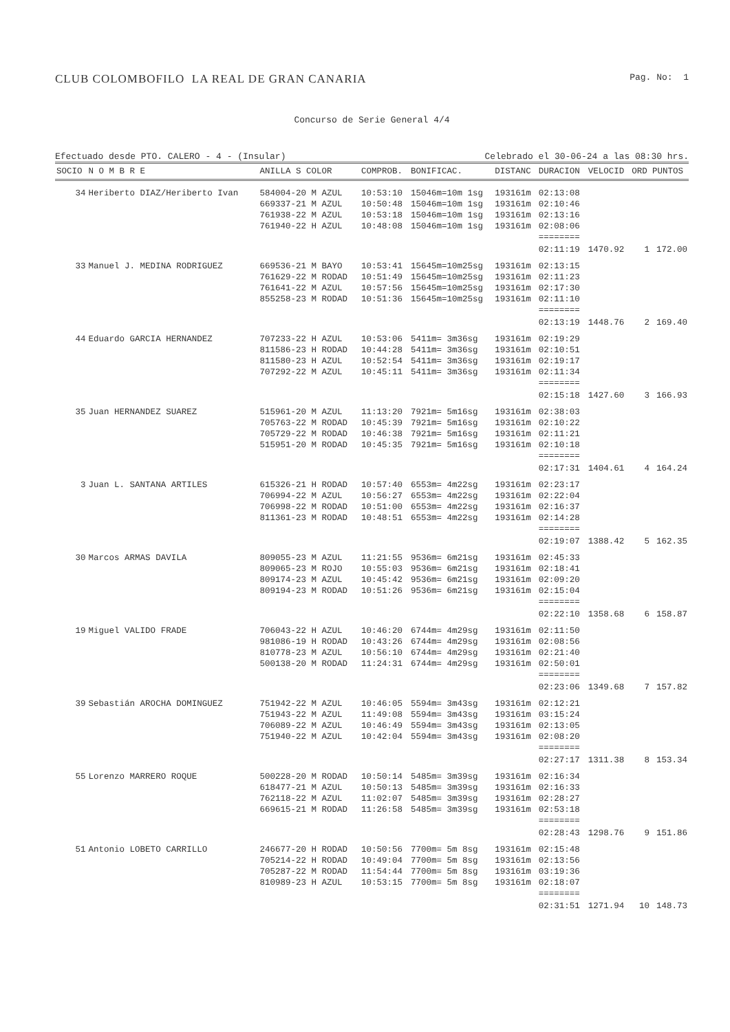CLUB COLOMBOFILO LA REAL DE GRAN CANARIA Pag. No: 1
Concurso de Serie General 4/4
Efectuado desde PTO. CALERO - 4 - (Insular) Celebrado el 30-06-24 a las 08:30 hrs.
| SOCIO | N O M B R E | ANILLA S COLOR | COMPROB. | BONIFICAC. | DISTANC | DURACION | VELOCID | ORD | PUNTOS |
| --- | --- | --- | --- | --- | --- | --- | --- | --- | --- |
| 34 | Heriberto DIAZ/Heriberto Ivan | 584004-20 M AZUL | 10:53:10 | 15046m=10m 1sg | 193161m | 02:13:08 | | | |
| | | 669337-21 M AZUL | 10:50:48 | 15046m=10m 1sg | 193161m | 02:10:46 | | | |
| | | 761938-22 M AZUL | 10:53:18 | 15046m=10m 1sg | 193161m | 02:13:16 | | | |
| | | 761940-22 H AZUL | 10:48:08 | 15046m=10m 1sg | 193161m | 02:08:06 ======== | | | |
| | | | | | | 02:11:19 | 1470.92 | 1 | 172.00 |
| 33 | Manuel J. MEDINA RODRIGUEZ | 669536-21 M BAYO | 10:53:41 | 15645m=10m25sg | 193161m | 02:13:15 | | | |
| | | 761629-22 M RODAD | 10:51:49 | 15645m=10m25sg | 193161m | 02:11:23 | | | |
| | | 761641-22 M AZUL | 10:57:56 | 15645m=10m25sg | 193161m | 02:17:30 | | | |
| | | 855258-23 M RODAD | 10:51:36 | 15645m=10m25sg | 193161m | 02:11:10 ======== | | | |
| | | | | | | 02:13:19 | 1448.76 | 2 | 169.40 |
| 44 | Eduardo GARCIA HERNANDEZ | 707233-22 H AZUL | 10:53:06 | 5411m= 3m36sg | 193161m | 02:19:29 | | | |
| | | 811586-23 H RODAD | 10:44:28 | 5411m= 3m36sg | 193161m | 02:10:51 | | | |
| | | 811580-23 H AZUL | 10:52:54 | 5411m= 3m36sg | 193161m | 02:19:17 | | | |
| | | 707292-22 M AZUL | 10:45:11 | 5411m= 3m36sg | 193161m | 02:11:34 ======== | | | |
| | | | | | | 02:15:18 | 1427.60 | 3 | 166.93 |
| 35 | Juan HERNANDEZ SUAREZ | 515961-20 M AZUL | 11:13:20 | 7921m= 5m16sg | 193161m | 02:38:03 | | | |
| | | 705763-22 M RODAD | 10:45:39 | 7921m= 5m16sg | 193161m | 02:10:22 | | | |
| | | 705729-22 M RODAD | 10:46:38 | 7921m= 5m16sg | 193161m | 02:11:21 | | | |
| | | 515951-20 M RODAD | 10:45:35 | 7921m= 5m16sg | 193161m | 02:10:18 ======== | | | |
| | | | | | | 02:17:31 | 1404.61 | 4 | 164.24 |
| 3 | Juan L. SANTANA ARTILES | 615326-21 H RODAD | 10:57:40 | 6553m= 4m22sg | 193161m | 02:23:17 | | | |
| | | 706994-22 M AZUL | 10:56:27 | 6553m= 4m22sg | 193161m | 02:22:04 | | | |
| | | 706998-22 M RODAD | 10:51:00 | 6553m= 4m22sg | 193161m | 02:16:37 | | | |
| | | 811361-23 M RODAD | 10:48:51 | 6553m= 4m22sg | 193161m | 02:14:28 ======== | | | |
| | | | | | | 02:19:07 | 1388.42 | 5 | 162.35 |
| 30 | Marcos ARMAS DAVILA | 809055-23 M AZUL | 11:21:55 | 9536m= 6m21sg | 193161m | 02:45:33 | | | |
| | | 809065-23 M ROJO | 10:55:03 | 9536m= 6m21sg | 193161m | 02:18:41 | | | |
| | | 809174-23 M AZUL | 10:45:42 | 9536m= 6m21sg | 193161m | 02:09:20 | | | |
| | | 809194-23 M RODAD | 10:51:26 | 9536m= 6m21sg | 193161m | 02:15:04 ======== | | | |
| | | | | | | 02:22:10 | 1358.68 | 6 | 158.87 |
| 19 | Miguel VALIDO FRADE | 706043-22 H AZUL | 10:46:20 | 6744m= 4m29sg | 193161m | 02:11:50 | | | |
| | | 981086-19 H RODAD | 10:43:26 | 6744m= 4m29sg | 193161m | 02:08:56 | | | |
| | | 810778-23 M AZUL | 10:56:10 | 6744m= 4m29sg | 193161m | 02:21:40 | | | |
| | | 500138-20 M RODAD | 11:24:31 | 6744m= 4m29sg | 193161m | 02:50:01 ======== | | | |
| | | | | | | 02:23:06 | 1349.68 | 7 | 157.82 |
| 39 | Sebastián AROCHA DOMINGUEZ | 751942-22 M AZUL | 10:46:05 | 5594m= 3m43sg | 193161m | 02:12:21 | | | |
| | | 751943-22 M AZUL | 11:49:08 | 5594m= 3m43sg | 193161m | 03:15:24 | | | |
| | | 706089-22 M AZUL | 10:46:49 | 5594m= 3m43sg | 193161m | 02:13:05 | | | |
| | | 751940-22 M AZUL | 10:42:04 | 5594m= 3m43sg | 193161m | 02:08:20 ======== | | | |
| | | | | | | 02:27:17 | 1311.38 | 8 | 153.34 |
| 55 | Lorenzo MARRERO ROQUE | 500228-20 M RODAD | 10:50:14 | 5485m= 3m39sg | 193161m | 02:16:34 | | | |
| | | 618477-21 M AZUL | 10:50:13 | 5485m= 3m39sg | 193161m | 02:16:33 | | | |
| | | 762118-22 M AZUL | 11:02:07 | 5485m= 3m39sg | 193161m | 02:28:27 | | | |
| | | 669615-21 M RODAD | 11:26:58 | 5485m= 3m39sg | 193161m | 02:53:18 ======== | | | |
| | | | | | | 02:28:43 | 1298.76 | 9 | 151.86 |
| 51 | Antonio LOBETO CARRILLO | 246677-20 H RODAD | 10:50:56 | 7700m= 5m 8sg | 193161m | 02:15:48 | | | |
| | | 705214-22 H RODAD | 10:49:04 | 7700m= 5m 8sg | 193161m | 02:13:56 | | | |
| | | 705287-22 M RODAD | 11:54:44 | 7700m= 5m 8sg | 193161m | 03:19:36 | | | |
| | | 810989-23 H AZUL | 10:53:15 | 7700m= 5m 8sg | 193161m | 02:18:07 ======== | | | |
| | | | | | | 02:31:51 | 1271.94 | 10 | 148.73 |